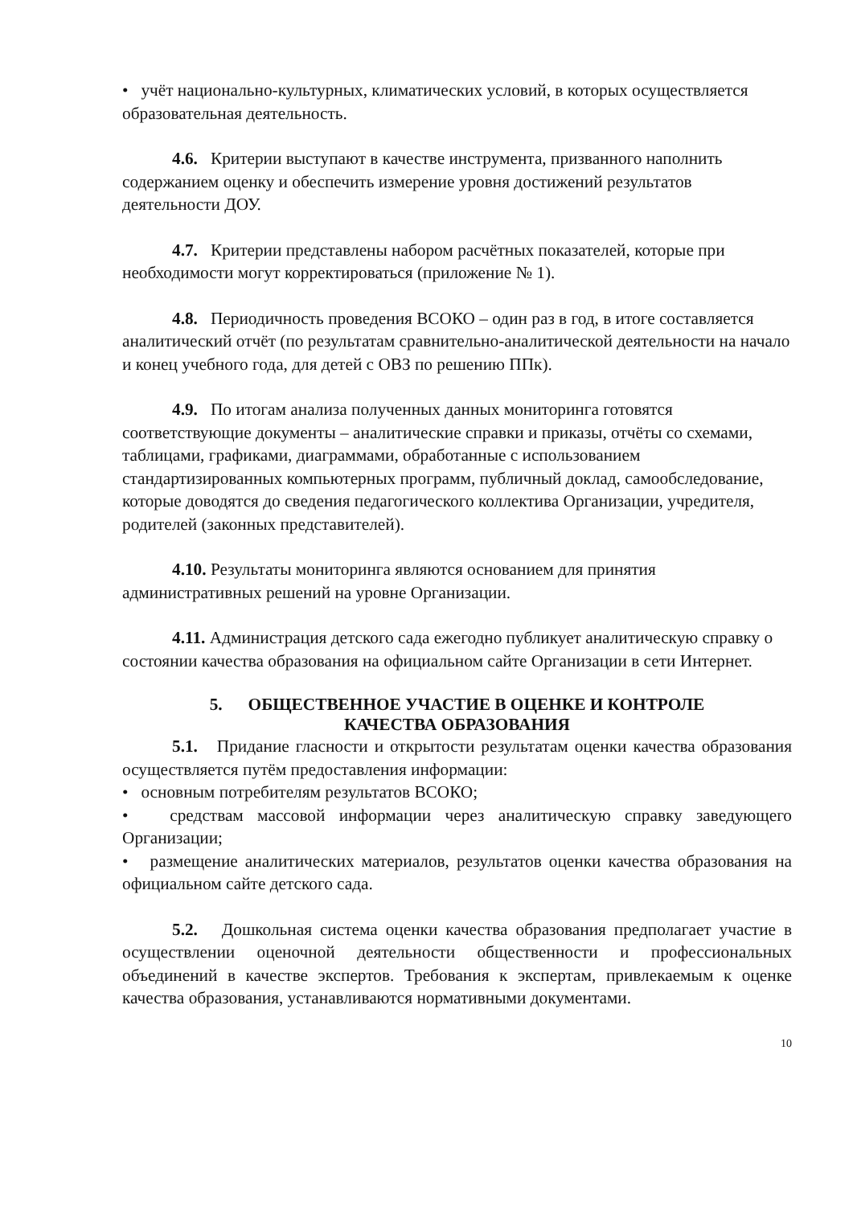• учёт национально-культурных, климатических условий, в которых осуществляется образовательная деятельность.
4.6. Критерии выступают в качестве инструмента, призванного наполнить содержанием оценку и обеспечить измерение уровня достижений результатов деятельности ДОУ.
4.7. Критерии представлены набором расчётных показателей, которые при необходимости могут корректироваться (приложение № 1).
4.8. Периодичность проведения ВСОКО – один раз в год, в итоге составляется аналитический отчёт (по результатам сравнительно-аналитической деятельности на начало и конец учебного года, для детей с ОВЗ по решению ППк).
4.9. По итогам анализа полученных данных мониторинга готовятся соответствующие документы – аналитические справки и приказы, отчёты со схемами, таблицами, графиками, диаграммами, обработанные с использованием стандартизированных компьютерных программ, публичный доклад, самообследование, которые доводятся до сведения педагогического коллектива Организации, учредителя, родителей (законных представителей).
4.10. Результаты мониторинга являются основанием для принятия административных решений на уровне Организации.
4.11. Администрация детского сада ежегодно публикует аналитическую справку о состоянии качества образования на официальном сайте Организации в сети Интернет.
5. ОБЩЕСТВЕННОЕ УЧАСТИЕ В ОЦЕНКЕ И КОНТРОЛЕ
КАЧЕСТВА ОБРАЗОВАНИЯ
5.1. Придание гласности и открытости результатам оценки качества образования осуществляется путём предоставления информации:
• основным потребителям результатов ВСОКО;
• средствам массовой информации через аналитическую справку заведующего Организации;
• размещение аналитических материалов, результатов оценки качества образования на официальном сайте детского сада.
5.2. Дошкольная система оценки качества образования предполагает участие в осуществлении оценочной деятельности общественности и профессиональных объединений в качестве экспертов. Требования к экспертам, привлекаемым к оценке качества образования, устанавливаются нормативными документами.
10